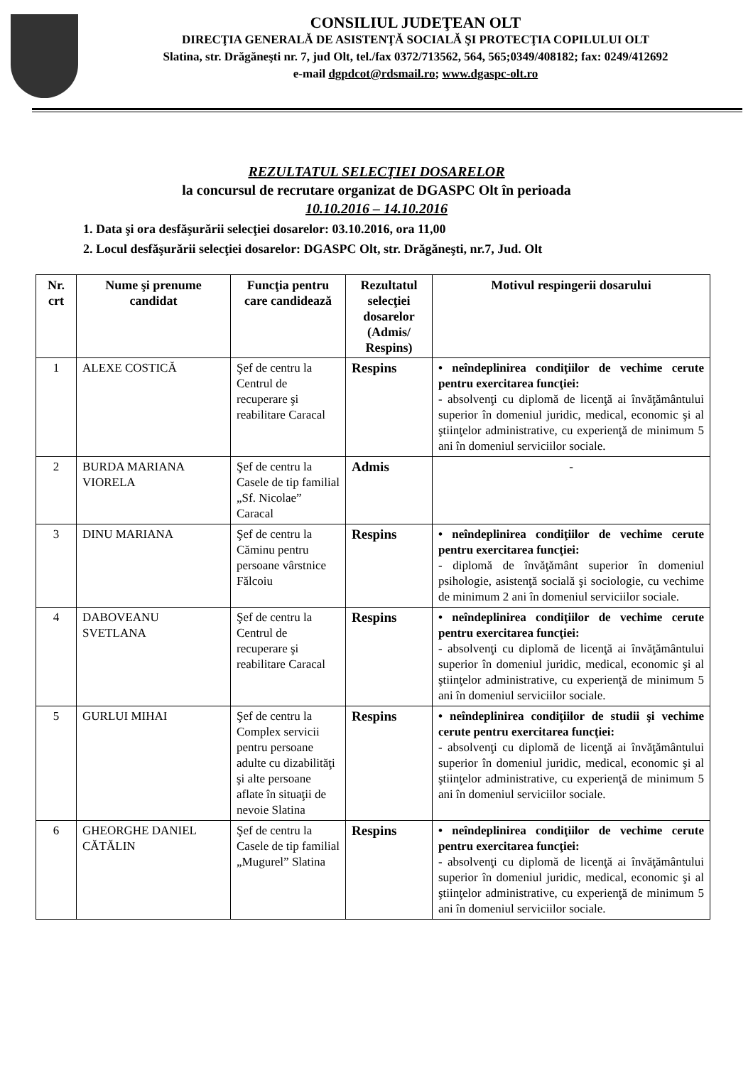CONSILIUL JUDEŢEAN OLT
DIRECŢIA GENERALĂ DE ASISTENŢĂ SOCIALĂ ŞI PROTECŢIA COPILULUI OLT
Slatina, str. Drăgăneşti nr. 7, jud Olt, tel./fax 0372/713562, 564, 565;0349/408182; fax: 0249/412692
e-mail dgpdcot@rdsmail.ro; www.dgaspc-olt.ro
REZULTATUL SELECŢIEI DOSARELOR
la concursul de recrutare organizat de DGASPC Olt în perioada
10.10.2016 – 14.10.2016
1. Data şi ora desfăşurării selecţiei dosarelor: 03.10.2016, ora 11,00
2. Locul desfăşurării selecţiei dosarelor: DGASPC Olt, str. Drăgăneşti, nr.7, Jud. Olt
| Nr. crt | Nume şi prenume candidat | Funcţia pentru care candidează | Rezultatul selecţiei dosarelor (Admis/ Respins) | Motivul respingerii dosarului |
| --- | --- | --- | --- | --- |
| 1 | ALEXE COSTICĂ | Şef de centru la Centrul de recuperare şi reabilitare Caracal | Respins | • neîndeplinirea condiţiilor de vechime cerute pentru exercitarea funcţiei: - absolvenţi cu diplomă de licenţă ai învăţământului superior în domeniul juridic, medical, economic şi al ştiinţelor administrative, cu experienţă de minimum 5 ani în domeniul serviciilor sociale. |
| 2 | BURDA MARIANA VIORELA | Şef de centru la Casele de tip familial „Sf. Nicolae” Caracal | Admis | - |
| 3 | DINU MARIANA | Şef de centru la Căminu pentru persoane vârstnice Fălcoiu | Respins | • neîndeplinirea condiţiilor de vechime cerute pentru exercitarea funcţiei: - diplomă de învăţământ superior în domeniul psihologie, asistenţă socială şi sociologie, cu vechime de minimum 2 ani în domeniul serviciilor sociale. |
| 4 | DABOVEANU SVETLANA | Şef de centru la Centrul de recuperare şi reabilitare Caracal | Respins | • neîndeplinirea condiţiilor de vechime cerute pentru exercitarea funcţiei: - absolvenţi cu diplomă de licenţă ai învăţământului superior în domeniul juridic, medical, economic şi al ştiinţelor administrative, cu experienţă de minimum 5 ani în domeniul serviciilor sociale. |
| 5 | GURLUI MIHAI | Şef de centru la Complex servicii pentru persoane adulte cu dizabilităţi şi alte persoane aflate în situaţii de nevoie Slatina | Respins | • neîndeplinirea condiţiilor de studii şi vechime cerute pentru exercitarea funcţiei: - absolvenţi cu diplomă de licenţă ai învăţământului superior în domeniul juridic, medical, economic şi al ştiinţelor administrative, cu experienţă de minimum 5 ani în domeniul serviciilor sociale. |
| 6 | GHEORGHE DANIEL CĂTĂLIN | Şef de centru la Casele de tip familial „Mugurel” Slatina | Respins | • neîndeplinirea condiţiilor de vechime cerute pentru exercitarea funcţiei: - absolvenţi cu diplomă de licenţă ai învăţământului superior în domeniul juridic, medical, economic şi al ştiinţelor administrative, cu experienţă de minimum 5 ani în domeniul serviciilor sociale. |